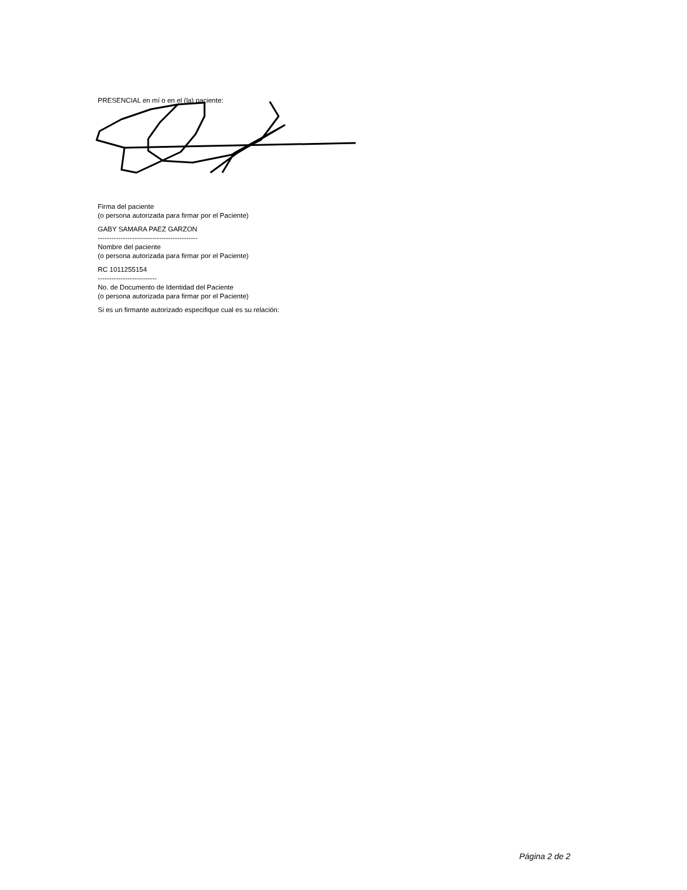PRESENCIAL en mí o en el (la) paciente:
Firma del paciente
(o persona autorizada para firmar por el Paciente)
GABY SAMARA PAEZ GARZON
--------------------------------------------
Nombre del paciente
(o persona autorizada para firmar por el Paciente)
RC 1011255154
--------------------------
No. de Documento de Identidad del Paciente
(o persona autorizada para firmar por el Paciente)
Si es un firmante autorizado especifique cual es su relación:
Página 2 de 2